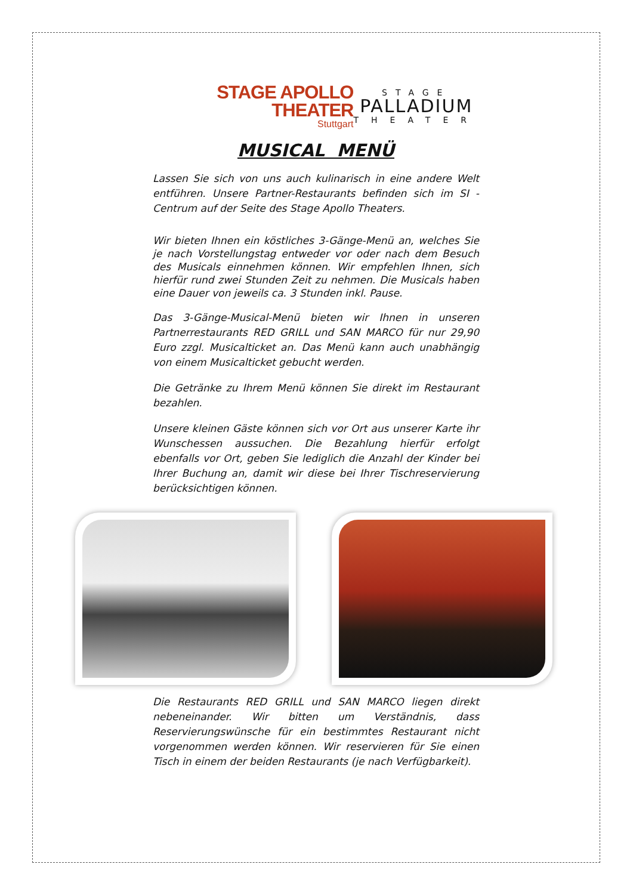STAGE APOLLO THEATER
Stuttgart
STAGE
PALLADIUM
THEATER
MUSICAL MENÜ
Lassen Sie sich von uns auch kulinarisch in eine andere Welt entführen. Unsere Partner-Restaurants befinden sich im SI - Centrum auf der Seite des Stage Apollo Theaters.
Wir bieten Ihnen ein köstliches 3-Gänge-Menü an, welches Sie je nach Vorstellungstag entweder vor oder nach dem Besuch des Musicals einnehmen können. Wir empfehlen Ihnen, sich hierfür rund zwei Stunden Zeit zu nehmen. Die Musicals haben eine Dauer von jeweils ca. 3 Stunden inkl. Pause.
Das 3-Gänge-Musical-Menü bieten wir Ihnen in unseren Partnerrestaurants RED GRILL und SAN MARCO für nur 29,90 Euro zzgl. Musicalticket an. Das Menü kann auch unabhängig von einem Musicalticket gebucht werden.
Die Getränke zu Ihrem Menü können Sie direkt im Restaurant bezahlen.
Unsere kleinen Gäste können sich vor Ort aus unserer Karte ihr Wunschessen aussuchen. Die Bezahlung hierfür erfolgt ebenfalls vor Ort, geben Sie lediglich die Anzahl der Kinder bei Ihrer Buchung an, damit wir diese bei Ihrer Tischreservierung berücksichtigen können.
Die Restaurants RED GRILL und SAN MARCO liegen direkt nebeneinander. Wir bitten um Verständnis, dass Reservierungswünsche für ein bestimmtes Restaurant nicht vorgenommen werden können. Wir reservieren für Sie einen Tisch in einem der beiden Restaurants (je nach Verfügbarkeit).